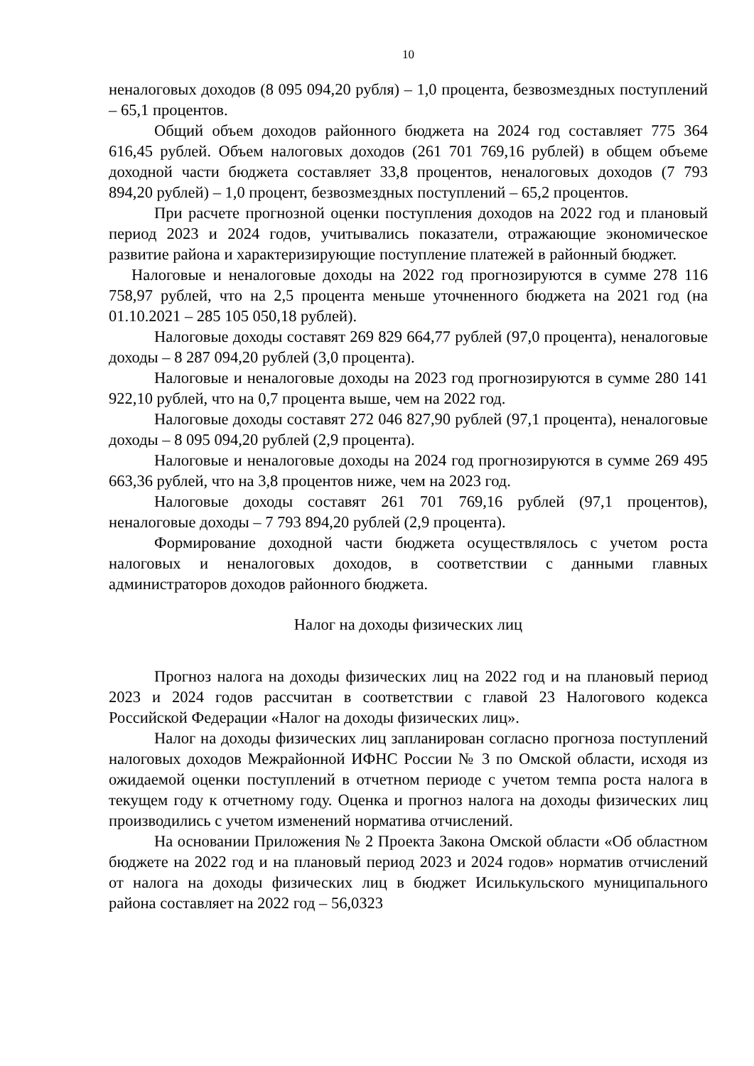10
неналоговых доходов (8 095 094,20 рубля) – 1,0 процента, безвозмездных поступлений – 65,1 процентов.
Общий объем доходов районного бюджета на 2024 год составляет 775 364 616,45 рублей. Объем налоговых доходов (261 701 769,16 рублей) в общем объеме доходной части бюджета составляет 33,8 процентов, неналоговых доходов (7 793 894,20 рублей) – 1,0 процент, безвозмездных поступлений – 65,2 процентов.
При расчете прогнозной оценки поступления доходов на 2022 год и плановый период 2023 и 2024 годов, учитывались показатели, отражающие экономическое развитие района и характеризирующие поступление платежей в районный бюджет.
Налоговые и неналоговые доходы на 2022 год прогнозируются в сумме 278 116 758,97 рублей, что на 2,5 процента меньше уточненного бюджета на 2021 год (на 01.10.2021 – 285 105 050,18 рублей).
Налоговые доходы составят 269 829 664,77 рублей (97,0 процента), неналоговые доходы – 8 287 094,20 рублей (3,0 процента).
Налоговые и неналоговые доходы на 2023 год прогнозируются в сумме 280 141 922,10 рублей, что на 0,7 процента выше, чем на 2022 год.
Налоговые доходы составят 272 046 827,90 рублей (97,1 процента), неналоговые доходы – 8 095 094,20 рублей (2,9 процента).
Налоговые и неналоговые доходы на 2024 год прогнозируются в сумме 269 495 663,36 рублей, что на 3,8 процентов ниже, чем на 2023 год.
Налоговые доходы составят 261 701 769,16 рублей (97,1 процентов), неналоговые доходы – 7 793 894,20 рублей (2,9 процента).
Формирование доходной части бюджета осуществлялось с учетом роста налоговых и неналоговых доходов, в соответствии с данными главных администраторов доходов районного бюджета.
Налог на доходы физических лиц
Прогноз налога на доходы физических лиц на 2022 год и на плановый период 2023 и 2024 годов рассчитан в соответствии с главой 23 Налогового кодекса Российской Федерации «Налог на доходы физических лиц».
Налог на доходы физических лиц запланирован согласно прогноза поступлений налоговых доходов Межрайонной ИФНС России № 3 по Омской области, исходя из ожидаемой оценки поступлений в отчетном периоде с учетом темпа роста налога в текущем году к отчетному году. Оценка и прогноз налога на доходы физических лиц производились с учетом изменений норматива отчислений.
На основании Приложения № 2 Проекта Закона Омской области «Об областном бюджете на 2022 год и на плановый период 2023 и 2024 годов» норматив отчислений от налога на доходы физических лиц в бюджет Исилькульского муниципального района составляет на 2022 год – 56,0323